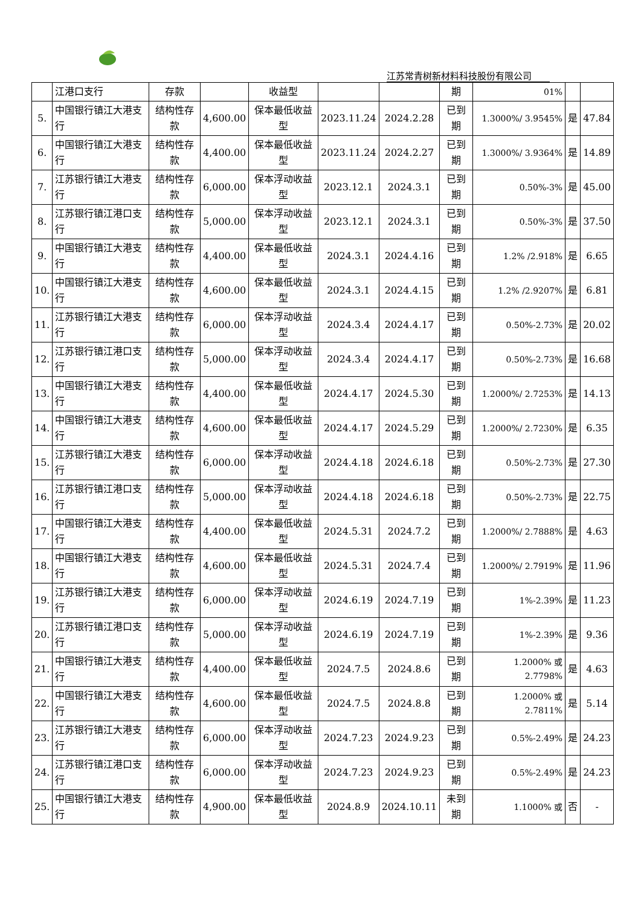江苏常青树新材料科技股份有限公司
| | 江港口支行 | 存款 | | 收益型 | | | 期 | 01% | | |
| 5. | 中国银行镇江大港支行 | 结构性存款 | 4,600.00 | 保本最低收益型 | 2023.11.24 | 2024.2.28 | 已到期 | 1.3000%/ 3.9545% | 是 | 47.84 |
| 6. | 中国银行镇江大港支行 | 结构性存款 | 4,400.00 | 保本最低收益型 | 2023.11.24 | 2024.2.27 | 已到期 | 1.3000%/ 3.9364% | 是 | 14.89 |
| 7. | 江苏银行镇江大港支行 | 结构性存款 | 6,000.00 | 保本浮动收益型 | 2023.12.1 | 2024.3.1 | 已到期 | 0.50%-3% | 是 | 45.00 |
| 8. | 江苏银行镇江港口支行 | 结构性存款 | 5,000.00 | 保本浮动收益型 | 2023.12.1 | 2024.3.1 | 已到期 | 0.50%-3% | 是 | 37.50 |
| 9. | 中国银行镇江大港支行 | 结构性存款 | 4,400.00 | 保本最低收益型 | 2024.3.1 | 2024.4.16 | 已到期 | 1.2% /2.918% | 是 | 6.65 |
| 10. | 中国银行镇江大港支行 | 结构性存款 | 4,600.00 | 保本最低收益型 | 2024.3.1 | 2024.4.15 | 已到期 | 1.2% /2.9207% | 是 | 6.81 |
| 11. | 江苏银行镇江大港支行 | 结构性存款 | 6,000.00 | 保本浮动收益型 | 2024.3.4 | 2024.4.17 | 已到期 | 0.50%-2.73% | 是 | 20.02 |
| 12. | 江苏银行镇江港口支行 | 结构性存款 | 5,000.00 | 保本浮动收益型 | 2024.3.4 | 2024.4.17 | 已到期 | 0.50%-2.73% | 是 | 16.68 |
| 13. | 中国银行镇江大港支行 | 结构性存款 | 4,400.00 | 保本最低收益型 | 2024.4.17 | 2024.5.30 | 已到期 | 1.2000%/ 2.7253% | 是 | 14.13 |
| 14. | 中国银行镇江大港支行 | 结构性存款 | 4,600.00 | 保本最低收益型 | 2024.4.17 | 2024.5.29 | 已到期 | 1.2000%/ 2.7230% | 是 | 6.35 |
| 15. | 江苏银行镇江大港支行 | 结构性存款 | 6,000.00 | 保本浮动收益型 | 2024.4.18 | 2024.6.18 | 已到期 | 0.50%-2.73% | 是 | 27.30 |
| 16. | 江苏银行镇江港口支行 | 结构性存款 | 5,000.00 | 保本浮动收益型 | 2024.4.18 | 2024.6.18 | 已到期 | 0.50%-2.73% | 是 | 22.75 |
| 17. | 中国银行镇江大港支行 | 结构性存款 | 4,400.00 | 保本最低收益型 | 2024.5.31 | 2024.7.2 | 已到期 | 1.2000%/ 2.7888% | 是 | 4.63 |
| 18. | 中国银行镇江大港支行 | 结构性存款 | 4,600.00 | 保本最低收益型 | 2024.5.31 | 2024.7.4 | 已到期 | 1.2000%/ 2.7919% | 是 | 11.96 |
| 19. | 江苏银行镇江大港支行 | 结构性存款 | 6,000.00 | 保本浮动收益型 | 2024.6.19 | 2024.7.19 | 已到期 | 1%-2.39% | 是 | 11.23 |
| 20. | 江苏银行镇江港口支行 | 结构性存款 | 5,000.00 | 保本浮动收益型 | 2024.6.19 | 2024.7.19 | 已到期 | 1%-2.39% | 是 | 9.36 |
| 21. | 中国银行镇江大港支行 | 结构性存款 | 4,400.00 | 保本最低收益型 | 2024.7.5 | 2024.8.6 | 已到期 | 1.2000% 或 2.7798% | 是 | 4.63 |
| 22. | 中国银行镇江大港支行 | 结构性存款 | 4,600.00 | 保本最低收益型 | 2024.7.5 | 2024.8.8 | 已到期 | 1.2000% 或 2.7811% | 是 | 5.14 |
| 23. | 江苏银行镇江大港支行 | 结构性存款 | 6,000.00 | 保本浮动收益型 | 2024.7.23 | 2024.9.23 | 已到期 | 0.5%-2.49% | 是 | 24.23 |
| 24. | 江苏银行镇江港口支行 | 结构性存款 | 6,000.00 | 保本浮动收益型 | 2024.7.23 | 2024.9.23 | 已到期 | 0.5%-2.49% | 是 | 24.23 |
| 25. | 中国银行镇江大港支行 | 结构性存款 | 4,900.00 | 保本最低收益型 | 2024.8.9 | 2024.10.11 | 未到期 | 1.1000% 或 | 否 | - |